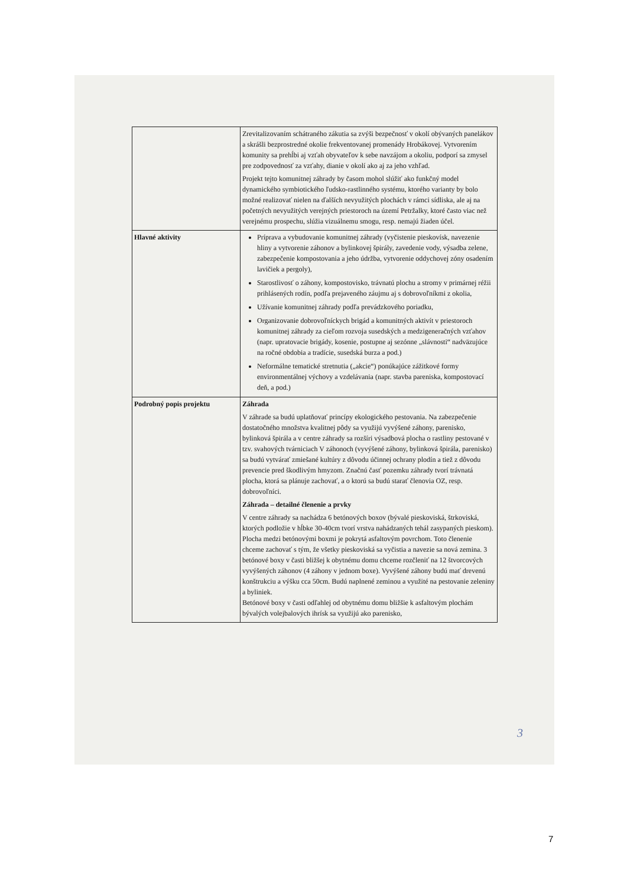| | Zrevitalizovaním schátraného zákutia sa zvýši bezpečnosť v okolí obývaných panelákov a skrášli bezprostredné okolie frekventovanej promenády Hrobákovej. Vytvorením komunity sa prehĺbi aj vzťah obyvateľov k sebe navzájom a okoliu, podporí sa zmysel pre zodpovednosť za vzťahy, dianie v okolí ako aj za jeho vzhľad. Projekt tejto komunitnej záhrady by časom mohol slúžiť ako funkčný model dynamického symbiotického ľudsko-rastlinného systému, ktorého varianty by bolo možné realizovať nielen na ďalších nevyužitých plochách v rámci sídliska, ale aj na početných nevyužitých verejných priestoroch na území Petržalky, ktoré často viac než verejnému prospechu, slúžia vizuálnemu smogu, resp. nemajú žiaden účel. |
| Hlavné aktivity | Príprava a vybudovanie komunitnej záhrady (vyčistenie pieskovísk, navezenie hliny a vytvorenie záhonov a bylinkovej špirály, zavedenie vody, výsadba zelene, zabezpečenie kompostovania a jeho údržba, vytvorenie oddychovej zóny osadením lavičiek a pergoly), Starostlivosť o záhony, kompostovisko, trávnatú plochu a stromy v primárnej réžii prihlásených rodín, podľa prejaveného záujmu aj s dobrovoľníkmi z okolia, Užívanie komunitnej záhrady podľa prevádzkového poriadku, Organizovanie dobrovoľníckych brigád a komunitných aktivít v priestoroch komunitnej záhrady za cieľom rozvoja susedských a medzigeneračných vzťahov (napr. upratovacie brigády, kosenie, postupne aj sezónne „slávnosti“ nadväzujúce na ročné obdobia a tradície, susedská burza a pod.) Neformálne tematické stretnutia („akcie“) ponúkajúce zážitkové formy environmentálnej výchovy a vzdelávania (napr. stavba pareniska, kompostovací deň, a pod.) |
| Podrobný popis projektu | Záhrada V záhrade sa budú uplatňovať princípy ekologického pestovania. Na zabezpečenie dostatočného množstva kvalitnej pôdy sa využijú vyvýšené záhony, parenisko, bylinková špirála a v centre záhrady sa rozšíri výsadbová plocha o rastliny pestované v tzv. svahových tvárniciach V záhonoch (vyvýšené záhony, bylinková špirála, parenisko) sa budú vytvárať zmiešané kultúry z dôvodu účinnej ochrany plodín a tiež z dôvodu prevencie pred škodlivým hmyzom. Značnú časť pozemku záhrady tvorí trávnatá plocha, ktorá sa plánuje zachovať, a o ktorú sa budú starať členovia OZ, resp. dobrovoľníci. Záhrada – detailné členenie a prvky V centre záhrady sa nachádza 6 betónových boxov (bývalé pieskoviská, štrkoviská, ktorých podložie v hĺbke 30-40cm tvorí vrstva nahádzaných tehál zasypaných pieskom). Plocha medzi betónovými boxmi je pokrytá asfaltovým povrchom. Toto členenie chceme zachovať s tým, že všetky pieskoviská sa vyčistia a navezie sa nová zemina. 3 betónové boxy v časti bližšej k obytnému domu chceme rozčleniť na 12 štvorcových vyvýšených záhonov (4 záhony v jednom boxe). Vyvýšené záhony budú mať drevenú konštrukciu a výšku cca 50cm. Budú naplnené zeminou a využité na pestovanie zeleniny a byliniek. Betónové boxy v časti odľahlej od obytnému domu bližšie k asfaltovým plochám bývalých volejbalových ihrísk sa využijú ako parenisko, |
3
7